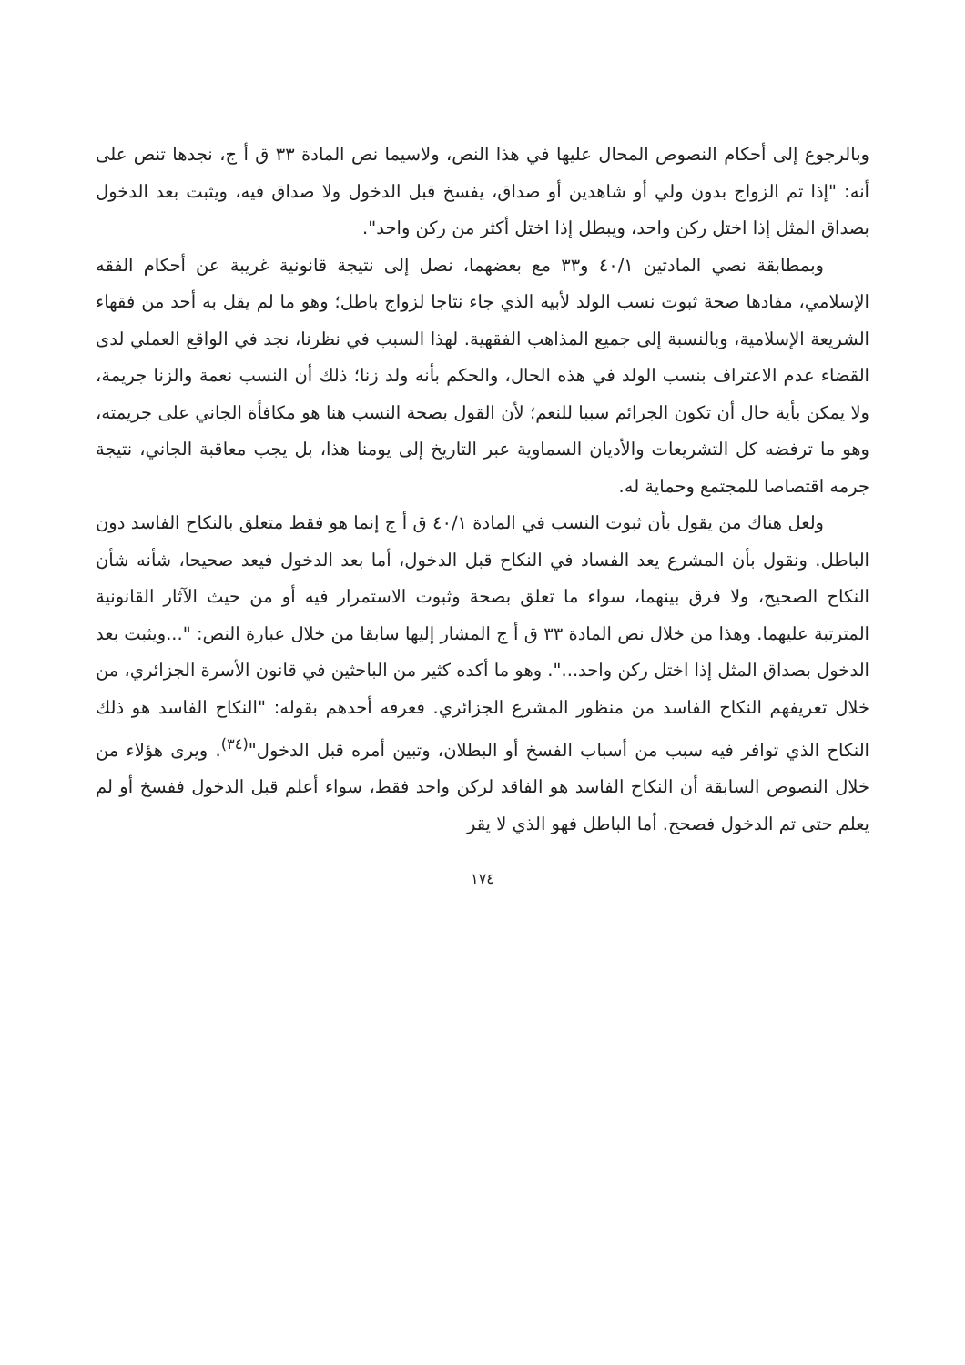وبالرجوع إلى أحكام النصوص المحال عليها في هذا النص، ولاسيما نص المادة ٣٣ ق أ ج، نجدها تنص على أنه: "إذا تم الزواج بدون ولي أو شاهدين أو صداق، يفسخ قبل الدخول ولا صداق فيه، ويثبت بعد الدخول بصداق المثل إذا اختل ركن واحد، ويبطل إذا اختل أكثر من ركن واحد".
وبمطابقة نصي المادتين ٤٠/١ و٣٣ مع بعضهما، نصل إلى نتيجة قانونية غريبة عن أحكام الفقه الإسلامي، مفادها صحة ثبوت نسب الولد لأبيه الذي جاء نتاجا لزواج باطل؛ وهو ما لم يقل به أحد من فقهاء الشريعة الإسلامية، وبالنسبة إلى جميع المذاهب الفقهية. لهذا السبب في نظرنا، نجد في الواقع العملي لدى القضاء عدم الاعتراف بنسب الولد في هذه الحال، والحكم بأنه ولد زنا؛ ذلك أن النسب نعمة والزنا جريمة، ولا يمكن بأية حال أن تكون الجرائم سببا للنعم؛ لأن القول بصحة النسب هنا هو مكافأة الجاني على جريمته، وهو ما ترفضه كل التشريعات والأديان السماوية عبر التاريخ إلى يومنا هذا، بل يجب معاقبة الجاني، نتيجة جرمه اقتصاصا للمجتمع وحماية له.
ولعل هناك من يقول بأن ثبوت النسب في المادة ٤٠/١ ق أ ج إنما هو فقط متعلق بالنكاح الفاسد دون الباطل. ونقول بأن المشرع يعد الفساد في النكاح قبل الدخول، أما بعد الدخول فيعد صحيحا، شأنه شأن النكاح الصحيح، ولا فرق بينهما، سواء ما تعلق بصحة وثبوت الاستمرار فيه أو من حيث الآثار القانونية المترتبة عليهما. وهذا من خلال نص المادة ٣٣ ق أ ج المشار إليها سابقا من خلال عبارة النص: "...ويثبت بعد الدخول بصداق المثل إذا اختل ركن واحد...". وهو ما أكده كثير من الباحثين في قانون الأسرة الجزائري، من خلال تعريفهم النكاح الفاسد من منظور المشرع الجزائري. فعرفه أحدهم بقوله: "النكاح الفاسد هو ذلك النكاح الذي توافر فيه سبب من أسباب الفسخ أو البطلان، وتبين أمره قبل الدخول"<sup>(٣٤)</sup>. ويرى هؤلاء من خلال النصوص السابقة أن النكاح الفاسد هو الفاقد لركن واحد فقط، سواء أعلم قبل الدخول ففسخ أو لم يعلم حتى تم الدخول فصحح. أما الباطل فهو الذي لا يقر
١٧٤